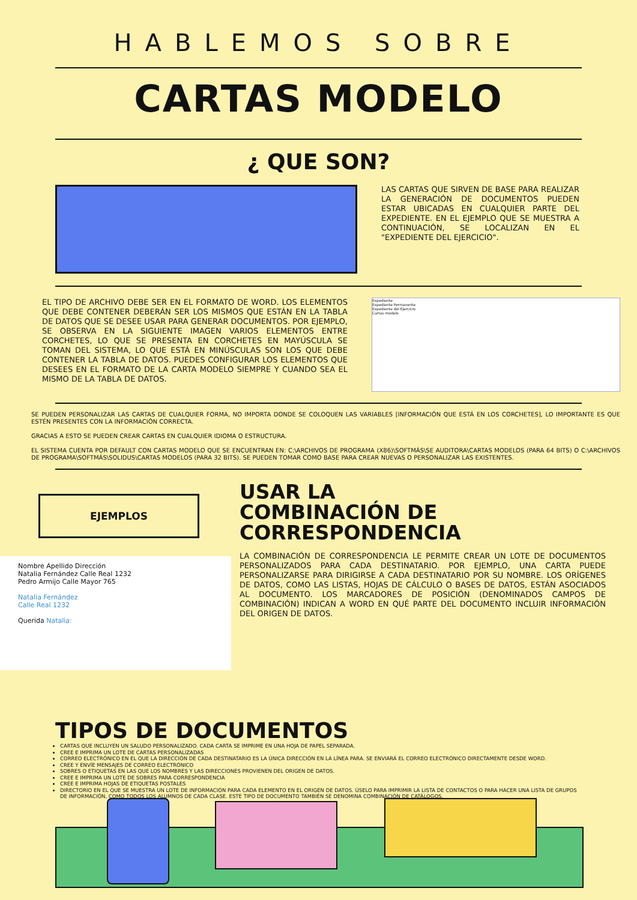HABLEMOS SOBRE
CARTAS MODELO
¿ QUE SON?
LAS CARTAS QUE SIRVEN DE BASE PARA REALIZAR LA GENERACIÓN DE DOCUMENTOS PUEDEN ESTAR UBICADAS EN CUALQUIER PARTE DEL EXPEDIENTE. EN EL EJEMPLO QUE SE MUESTRA A CONTINUACIÓN, SE LOCALIZAN EN EL "EXPEDIENTE DEL EJERCICIO".
EL TIPO DE ARCHIVO DEBE SER EN EL FORMATO DE WORD. LOS ELEMENTOS QUE DEBE CONTENER DEBERÁN SER LOS MISMOS QUE ESTÁN EN LA TABLA DE DATOS QUE SE DESEE USAR PARA GENERAR DOCUMENTOS. POR EJEMPLO, SE OBSERVA EN LA SIGUIENTE IMAGEN VARIOS ELEMENTOS ENTRE CORCHETES, LO QUE SE PRESENTA EN CORCHETES EN MAYÚSCULA SE TOMAN DEL SISTEMA, LO QUE ESTÁ EN MINÚSCULAS SON LOS QUE DEBE CONTENER LA TABLA DE DATOS. PUEDES CONFIGURAR LOS ELEMENTOS QUE DESEES EN EL FORMATO DE LA CARTA MODELO SIEMPRE Y CUANDO SEA EL MISMO DE LA TABLA DE DATOS.
Expediente
Expediente Permanente
Expediente del Ejercicio
Cartas modelo
SE PUEDEN PERSONALIZAR LAS CARTAS DE CUALQUIER FORMA, NO IMPORTA DONDE SE COLOQUEN LAS VARIABLES [INFORMACIÓN QUE ESTÁ EN LOS CORCHETES], LO IMPORTANTE ES QUE ESTÉN PRESENTES CON LA INFORMACIÓN CORRECTA.
GRACIAS A ESTO SE PUEDEN CREAR CARTAS EN CUALQUIER IDIOMA O ESTRUCTURA.
EL SISTEMA CUENTA POR DEFAULT CON CARTAS MODELO QUE SE ENCUENTRAN EN: C:\ARCHIVOS DE PROGRAMA (X86)\SOFTMÁS\SE AUDITORA\CARTAS MODELOS (PARA 64 BITS) O C:\ARCHIVOS DE PROGRAMA\SOFTMÁS\SOLIDUS\CARTAS MODELOS (PARA 32 BITS). SE PUEDEN TOMAR COMO BASE PARA CREAR NUEVAS O PERSONALIZAR LAS EXISTENTES.
EJEMPLOS
Nombre Apellido Dirección
Natalia Fernández Calle Real 1232
Pedro Armijo Calle Mayor 765
Natalia Fernández
Calle Real 1232
Querida Natalia:
USAR LA
COMBINACIÓN DE
CORRESPONDENCIA
LA COMBINACIÓN DE CORRESPONDENCIA LE PERMITE CREAR UN LOTE DE DOCUMENTOS PERSONALIZADOS PARA CADA DESTINATARIO. POR EJEMPLO, UNA CARTA PUEDE PERSONALIZARSE PARA DIRIGIRSE A CADA DESTINATARIO POR SU NOMBRE. LOS ORÍGENES DE DATOS, COMO LAS LISTAS, HOJAS DE CÁLCULO O BASES DE DATOS, ESTÁN ASOCIADOS AL DOCUMENTO. LOS MARCADORES DE POSICIÓN (DENOMINADOS CAMPOS DE COMBINACIÓN) INDICAN A WORD EN QUÉ PARTE DEL DOCUMENTO INCLUIR INFORMACIÓN DEL ORIGEN DE DATOS.
TIPOS DE DOCUMENTOS
CARTAS QUE INCLUYEN UN SALUDO PERSONALIZADO. CADA CARTA SE IMPRIME EN UNA HOJA DE PAPEL SEPARADA.
CREE E IMPRIMA UN LOTE DE CARTAS PERSONALIZADAS
CORREO ELECTRÓNICO EN EL QUE LA DIRECCIÓN DE CADA DESTINATARIO ES LA ÚNICA DIRECCIÓN EN LA LÍNEA PARA. SE ENVIARÁ EL CORREO ELECTRÓNICO DIRECTAMENTE DESDE WORD.
CREE Y ENVÍE MENSAJES DE CORREO ELECTRÓNICO
SOBRES O ETIQUETAS EN LAS QUE LOS NOMBRES Y LAS DIRECCIONES PROVIENEN DEL ORIGEN DE DATOS.
CREE E IMPRIMA UN LOTE DE SOBRES PARA CORRESPONDENCIA
CREE E IMPRIMA HOJAS DE ETIQUETAS POSTALES
DIRECTORIO EN EL QUE SE MUESTRA UN LOTE DE INFORMACIÓN PARA CADA ELEMENTO EN EL ORIGEN DE DATOS. ÚSELO PARA IMPRIMIR LA LISTA DE CONTACTOS O PARA HACER UNA LISTA DE GRUPOS DE INFORMACIÓN, COMO TODOS LOS ALUMNOS DE CADA CLASE. ESTE TIPO DE DOCUMENTO TAMBIÉN SE DENOMINA COMBINACIÓN DE CATÁLOGOS.